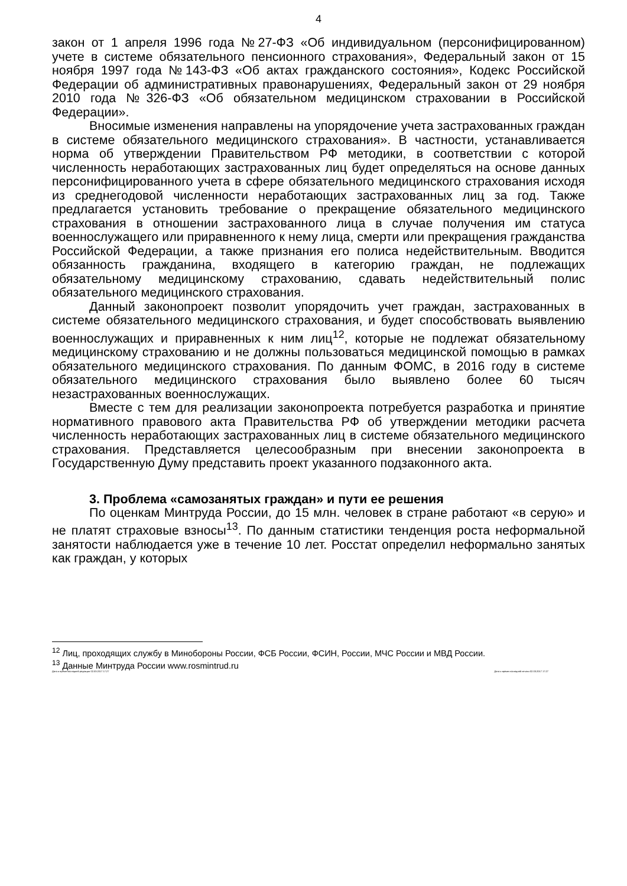4
закон от 1 апреля 1996 года №27-ФЗ «Об индивидуальном (персонифицированном) учете в системе обязательного пенсионного страхования», Федеральный закон от 15 ноября 1997 года №143-ФЗ «Об актах гражданского состояния», Кодекс Российской Федерации об административных правонарушениях, Федеральный закон от 29 ноября 2010 года №326-ФЗ «Об обязательном медицинском страховании в Российской Федерации».
Вносимые изменения направлены на упорядочение учета застрахованных граждан в системе обязательного медицинского страхования». В частности, устанавливается норма об утверждении Правительством РФ методики, в соответствии с которой численность неработающих застрахованных лиц будет определяться на основе данных персонифицированного учета в сфере обязательного медицинского страхования исходя из среднегодовой численности неработающих застрахованных лиц за год. Также предлагается установить требование о прекращение обязательного медицинского страхования в отношении застрахованного лица в случае получения им статуса военнослужащего или приравненного к нему лица, смерти или прекращения гражданства Российской Федерации, а также признания его полиса недействительным. Вводится обязанность гражданина, входящего в категорию граждан, не подлежащих обязательному медицинскому страхованию, сдавать недействительный полис обязательного медицинского страхования.
Данный законопроект позволит упорядочить учет граждан, застрахованных в системе обязательного медицинского страхования, и будет способствовать выявлению военнослужащих и приравненных к ним лиц<sup>12</sup>, которые не подлежат обязательному медицинскому страхованию и не должны пользоваться медицинской помощью в рамках обязательного медицинского страхования. По данным ФОМС, в 2016 году в системе обязательного медицинского страхования было выявлено более 60 тысяч незастрахованных военнослужащих.
Вместе с тем для реализации законопроекта потребуется разработка и принятие нормативного правового акта Правительства РФ об утверждении методики расчета численность неработающих застрахованных лиц в системе обязательного медицинского страхования. Представляется целесообразным при внесении законопроекта в Государственную Думу представить проект указанного подзаконного акта.
3. Проблема «самозанятых граждан» и пути ее решения
По оценкам Минтруда России, до 15 млн. человек в стране работают «в серую» и не платят страховые взносы<sup>13</sup>. По данным статистики тенденция роста неформальной занятости наблюдается уже в течение 10 лет. Росстат определил неформально занятых как граждан, у которых
<sup>12</sup> Лиц, проходящих службу в Минобороны России, ФСБ России, ФСИН, России, МЧС России и МВД России.
<sup>13</sup> Данные Минтруда России www.rosmintrud.ru
Дата и время последней редакции 02.03.2017 17:27 Дата и время последней печати 02.03.2017 17:27